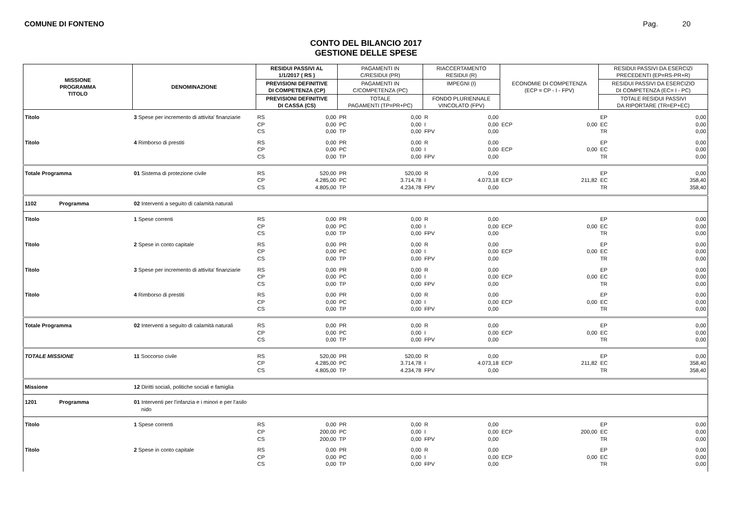COMUNE DI FONTENO Pag. 20
CONTO DEL BILANCIO 2017
GESTIONE DELLE SPESE
| MISSIONE PROGRAMMA TITOLO | | DENOMINAZIONE | RESIDUI PASSIVI AL 1/1/2017 ( RS ) | | PAGAMENTI IN C/RESIDUI (PR) | | RIACCERTAMENTO RESIDUI (R) | | ECONOMIE DI COMPETENZA (ECP = CP - I - FPV) | | RESIDUI PASSIVI DA ESERCIZI PRECEDENTI (EP=RS-PR+R) | |
| --- | --- | --- | --- | --- | --- | --- | --- | --- | --- | --- | --- | --- |
| | | | PREVISIONI DEFINITIVE DI COMPETENZA (CP) | | PAGAMENTI IN C/COMPETENZA (PC) | | IMPEGNI (I) | | | | RESIDUI PASSIVI DA ESERCIZIO DI COMPETENZA (EC= I - PC) | |
| | | | PREVISIONI DEFINITIVE DI CASSA (CS) | | TOTALE PAGAMENTI (TP=PR+PC) | | FONDO PLURIENNALE VINCOLATO (FPV) | | | | TOTALE RESIDUI PASSIVI DA RIPORTARE (TR=EP+EC) | |
| Titolo | | 3 Spese per incremento di attivita' finanziarie | RS | 0,00 | PR | 0,00 | R | 0,00 | | | EP | 0,00 |
| | | | CP | 0,00 | PC | 0,00 | I | 0,00 | ECP | 0,00 | EC | 0,00 |
| | | | CS | 0,00 | TP | 0,00 | FPV | 0,00 | | | TR | 0,00 |
| Titolo | | 4 Rimborso di prestiti | RS | 0,00 | PR | 0,00 | R | 0,00 | | | EP | 0,00 |
| | | | CP | 0,00 | PC | 0,00 | I | 0,00 | ECP | 0,00 | EC | 0,00 |
| | | | CS | 0,00 | TP | 0,00 | FPV | 0,00 | | | TR | 0,00 |
| Totale Programma | | 01 Sistema di protezione civile | RS | 520,00 | PR | 520,00 | R | 0,00 | | | EP | 0,00 |
| | | | CP | 4.285,00 | PC | 3.714,78 | I | 4.073,18 | ECP | 211,82 | EC | 358,40 |
| | | | CS | 4.805,00 | TP | 4.234,78 | FPV | 0,00 | | | TR | 358,40 |
| 1102 | Programma | 02 Interventi a seguito di calamità naturali | | | | | | | | | | |
| Titolo | | 1 Spese correnti | RS | 0,00 | PR | 0,00 | R | 0,00 | | | EP | 0,00 |
| | | | CP | 0,00 | PC | 0,00 | I | 0,00 | ECP | 0,00 | EC | 0,00 |
| | | | CS | 0,00 | TP | 0,00 | FPV | 0,00 | | | TR | 0,00 |
| Titolo | | 2 Spese in conto capitale | RS | 0,00 | PR | 0,00 | R | 0,00 | | | EP | 0,00 |
| | | | CP | 0,00 | PC | 0,00 | I | 0,00 | ECP | 0,00 | EC | 0,00 |
| | | | CS | 0,00 | TP | 0,00 | FPV | 0,00 | | | TR | 0,00 |
| Titolo | | 3 Spese per incremento di attivita' finanziarie | RS | 0,00 | PR | 0,00 | R | 0,00 | | | EP | 0,00 |
| | | | CP | 0,00 | PC | 0,00 | I | 0,00 | ECP | 0,00 | EC | 0,00 |
| | | | CS | 0,00 | TP | 0,00 | FPV | 0,00 | | | TR | 0,00 |
| Titolo | | 4 Rimborso di prestiti | RS | 0,00 | PR | 0,00 | R | 0,00 | | | EP | 0,00 |
| | | | CP | 0,00 | PC | 0,00 | I | 0,00 | ECP | 0,00 | EC | 0,00 |
| | | | CS | 0,00 | TP | 0,00 | FPV | 0,00 | | | TR | 0,00 |
| Totale Programma | | 02 Interventi a seguito di calamità naturali | RS | 0,00 | PR | 0,00 | R | 0,00 | | | EP | 0,00 |
| | | | CP | 0,00 | PC | 0,00 | I | 0,00 | ECP | 0,00 | EC | 0,00 |
| | | | CS | 0,00 | TP | 0,00 | FPV | 0,00 | | | TR | 0,00 |
| TOTALE MISSIONE | | 11 Soccorso civile | RS | 520,00 | PR | 520,00 | R | 0,00 | | | EP | 0,00 |
| | | | CP | 4.285,00 | PC | 3.714,78 | I | 4.073,18 | ECP | 211,82 | EC | 358,40 |
| | | | CS | 4.805,00 | TP | 4.234,78 | FPV | 0,00 | | | TR | 358,40 |
| Missione | | 12 Diritti sociali, politiche sociali e famiglia | | | | | | | | | | |
| 1201 | Programma | 01 Interventi per l'infanzia e i minori e per l'asilo nido | | | | | | | | | | |
| Titolo | | 1 Spese correnti | RS | 0,00 | PR | 0,00 | R | 0,00 | | | EP | 0,00 |
| | | | CP | 200,00 | PC | 0,00 | I | 0,00 | ECP | 200,00 | EC | 0,00 |
| | | | CS | 200,00 | TP | 0,00 | FPV | 0,00 | | | TR | 0,00 |
| Titolo | | 2 Spese in conto capitale | RS | 0,00 | PR | 0,00 | R | 0,00 | | | EP | 0,00 |
| | | | CP | 0,00 | PC | 0,00 | I | 0,00 | ECP | 0,00 | EC | 0,00 |
| | | | CS | 0,00 | TP | 0,00 | FPV | 0,00 | | | TR | 0,00 |